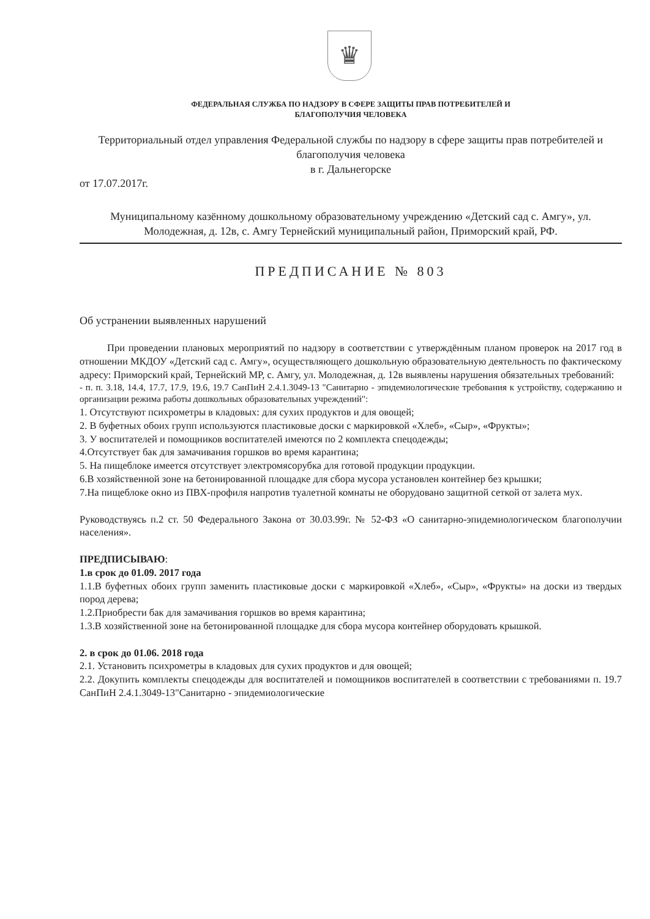♛
ФЕДЕРАЛЬНАЯ СЛУЖБА ПО НАДЗОРУ В СФЕРЕ ЗАЩИТЫ ПРАВ ПОТРЕБИТЕЛЕЙ И
БЛАГОПОЛУЧИЯ ЧЕЛОВЕКА
Территориальный отдел управления Федеральной службы по надзору в сфере защиты прав потребителей и благополучия человека
в г. Дальнегорске
от 17.07.2017г.
Муниципальному казённому дошкольному образовательному учреждению «Детский сад с. Амгу», ул. Молодежная, д. 12в, с. Амгу Тернейский муниципальный район, Приморский край, РФ.
ПРЕДПИСАНИЕ № 803
Об устранении выявленных нарушений
При проведении плановых мероприятий по надзору в соответствии с утверждённым планом проверок на 2017 год в отношении МКДОУ «Детский сад с. Амгу», осуществляющего дошкольную образовательную деятельность по фактическому адресу: Приморский край, Тернейский МР, с. Амгу, ул. Молодежная, д. 12в выявлены нарушения обязательных требований:
- п. п. 3.18, 14.4, 17.7, 17.9, 19.6, 19.7 СанПиН 2.4.1.3049-13 "Санитарно - эпидемиологические требования к устройству, содержанию и организации режима работы дошкольных образовательных учреждений":
1. Отсутствуют психрометры в кладовых: для сухих продуктов и для овощей;
2. В буфетных обоих групп используются пластиковые доски с маркировкой «Хлеб», «Сыр», «Фрукты»;
3. У воспитателей и помощников воспитателей имеются по 2 комплекта спецодежды;
4.Отсутствует бак для замачивания горшков во время карантина;
5. На пищеблоке имеется отсутствует электромясорубка для готовой продукции продукции.
6.В хозяйственной зоне на бетонированной площадке для сбора мусора установлен контейнер без крышки;
7.На пищеблоке окно из ПВХ-профиля напротив туалетной комнаты не оборудовано защитной сеткой от залета мух.
Руководствуясь п.2 ст. 50 Федерального Закона от 30.03.99г. № 52-ФЗ «О санитарно-эпидемиологическом благополучии населения».
ПРЕДПИСЫВАЮ:
1.в срок до 01.09. 2017 года
1.1.В буфетных обоих групп заменить пластиковые доски с маркировкой «Хлеб», «Сыр», «Фрукты» на доски из твердых пород дерева;
1.2.Приобрести бак для замачивания горшков во время карантина;
1.3.В хозяйственной зоне на бетонированной площадке для сбора мусора контейнер оборудовать крышкой.
2. в срок до 01.06. 2018 года
2.1. Установить психрометры в кладовых для сухих продуктов и для овощей;
2.2. Докупить комплекты спецодежды для воспитателей и помощников воспитателей в соответствии с требованиями п. 19.7 СанПиН 2.4.1.3049-13"Санитарно - эпидемиологические